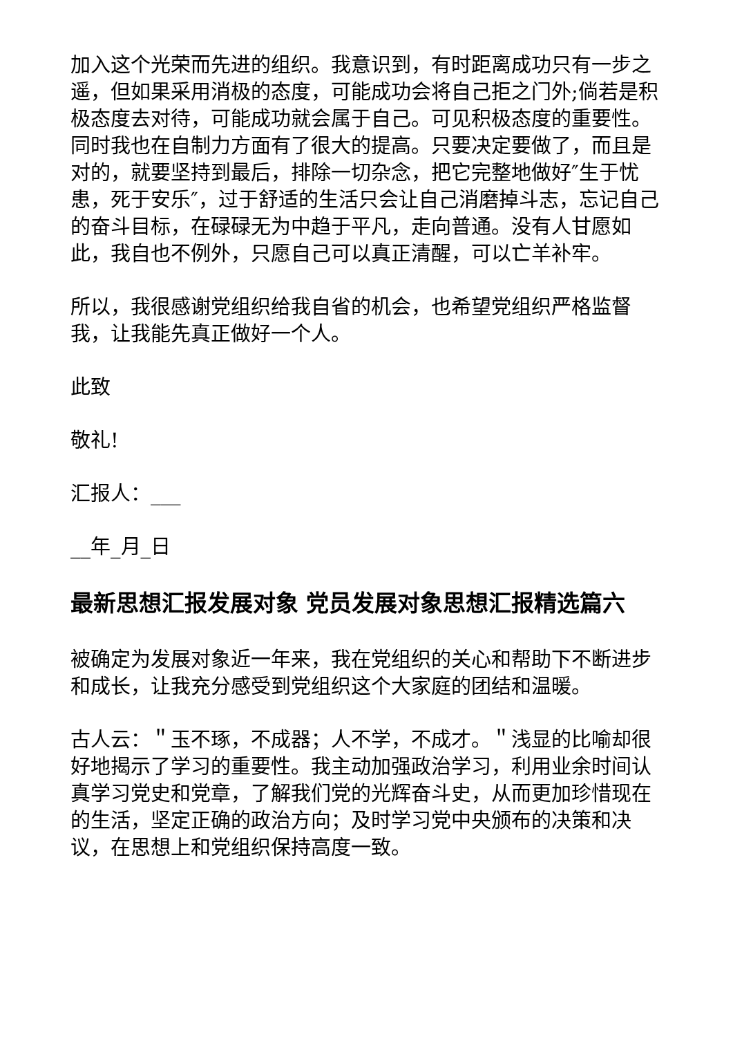加入这个光荣而先进的组织。我意识到，有时距离成功只有一步之遥，但如果采用消极的态度，可能成功会将自己拒之门外;倘若是积极态度去对待，可能成功就会属于自己。可见积极态度的重要性。同时我也在自制力方面有了很大的提高。只要决定要做了，而且是对的，就要坚持到最后，排除一切杂念，把它完整地做好″生于忧患，死于安乐″，过于舒适的生活只会让自己消磨掉斗志，忘记自己的奋斗目标，在碌碌无为中趋于平凡，走向普通。没有人甘愿如此，我自也不例外，只愿自己可以真正清醒，可以亡羊补牢。
所以，我很感谢党组织给我自省的机会，也希望党组织严格监督我，让我能先真正做好一个人。
此致
敬礼!
汇报人：___
__年_月_日
最新思想汇报发展对象 党员发展对象思想汇报精选篇六
被确定为发展对象近一年来，我在党组织的关心和帮助下不断进步和成长，让我充分感受到党组织这个大家庭的团结和温暖。
古人云：＂玉不琢，不成器；人不学，不成才。＂浅显的比喻却很好地揭示了学习的重要性。我主动加强政治学习，利用业余时间认真学习党史和党章，了解我们党的光辉奋斗史，从而更加珍惜现在的生活，坚定正确的政治方向；及时学习党中央颁布的决策和决议，在思想上和党组织保持高度一致。